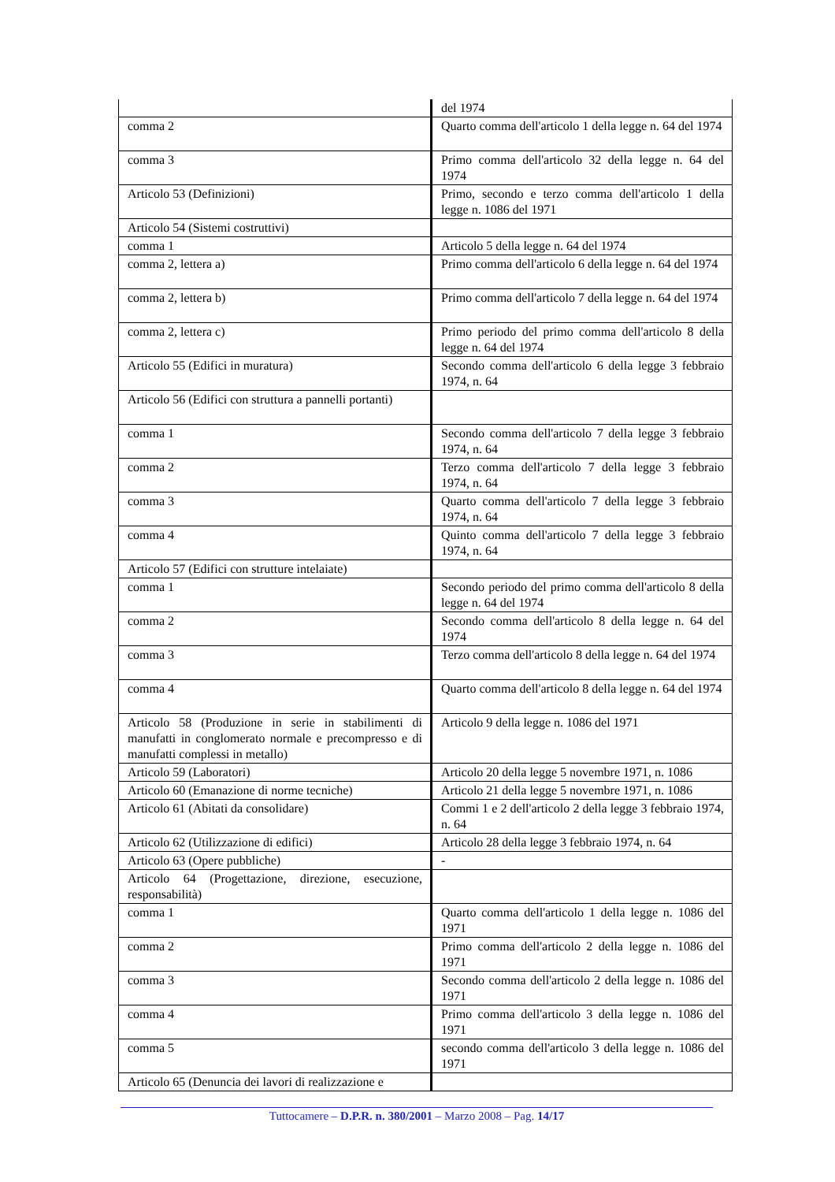| | del 1974 |
| comma 2 | Quarto comma dell'articolo 1 della legge n. 64 del 1974 |
| comma 3 | Primo comma dell'articolo 32 della legge n. 64 del 1974 |
| Articolo 53 (Definizioni) | Primo, secondo e terzo comma dell'articolo 1 della legge n. 1086 del 1971 |
| Articolo 54 (Sistemi costruttivi) | |
| comma 1 | Articolo 5 della legge n. 64 del 1974 |
| comma 2, lettera a) | Primo comma dell'articolo 6 della legge n. 64 del 1974 |
| comma 2, lettera b) | Primo comma dell'articolo 7 della legge n. 64 del 1974 |
| comma 2, lettera c) | Primo periodo del primo comma dell'articolo 8 della legge n. 64 del 1974 |
| Articolo 55 (Edifici in muratura) | Secondo comma dell'articolo 6 della legge 3 febbraio 1974, n. 64 |
| Articolo 56 (Edifici con struttura a pannelli portanti) | |
| comma 1 | Secondo comma dell'articolo 7 della legge 3 febbraio 1974, n. 64 |
| comma 2 | Terzo comma dell'articolo 7 della legge 3 febbraio 1974, n. 64 |
| comma 3 | Quarto comma dell'articolo 7 della legge 3 febbraio 1974, n. 64 |
| comma 4 | Quinto comma dell'articolo 7 della legge 3 febbraio 1974, n. 64 |
| Articolo 57 (Edifici con strutture intelaiate) | |
| comma 1 | Secondo periodo del primo comma dell'articolo 8 della legge n. 64 del 1974 |
| comma 2 | Secondo comma dell'articolo 8 della legge n. 64 del 1974 |
| comma 3 | Terzo comma dell'articolo 8 della legge n. 64 del 1974 |
| comma 4 | Quarto comma dell'articolo 8 della legge n. 64 del 1974 |
| Articolo 58 (Produzione in serie in stabilimenti di manufatti in conglomerato normale e precompresso e di manufatti complessi in metallo) | Articolo 9 della legge n. 1086 del 1971 |
| Articolo 59 (Laboratori) | Articolo 20 della legge 5 novembre 1971, n. 1086 |
| Articolo 60 (Emanazione di norme tecniche) | Articolo 21 della legge 5 novembre 1971, n. 1086 |
| Articolo 61 (Abitati da consolidare) | Commi 1 e 2 dell'articolo 2 della legge 3 febbraio 1974, n. 64 |
| Articolo 62 (Utilizzazione di edifici) | Articolo 28 della legge 3 febbraio 1974, n. 64 |
| Articolo 63 (Opere pubbliche) | - |
| Articolo 64 (Progettazione, direzione, esecuzione, responsabilità) | |
| comma 1 | Quarto comma dell'articolo 1 della legge n. 1086 del 1971 |
| comma 2 | Primo comma dell'articolo 2 della legge n. 1086 del 1971 |
| comma 3 | Secondo comma dell'articolo 2 della legge n. 1086 del 1971 |
| comma 4 | Primo comma dell'articolo 3 della legge n. 1086 del 1971 |
| comma 5 | secondo comma dell'articolo 3 della legge n. 1086 del 1971 |
| Articolo 65 (Denuncia dei lavori di realizzazione e | |
Tuttocamere – D.P.R. n. 380/2001 – Marzo 2008 – Pag. 14/17